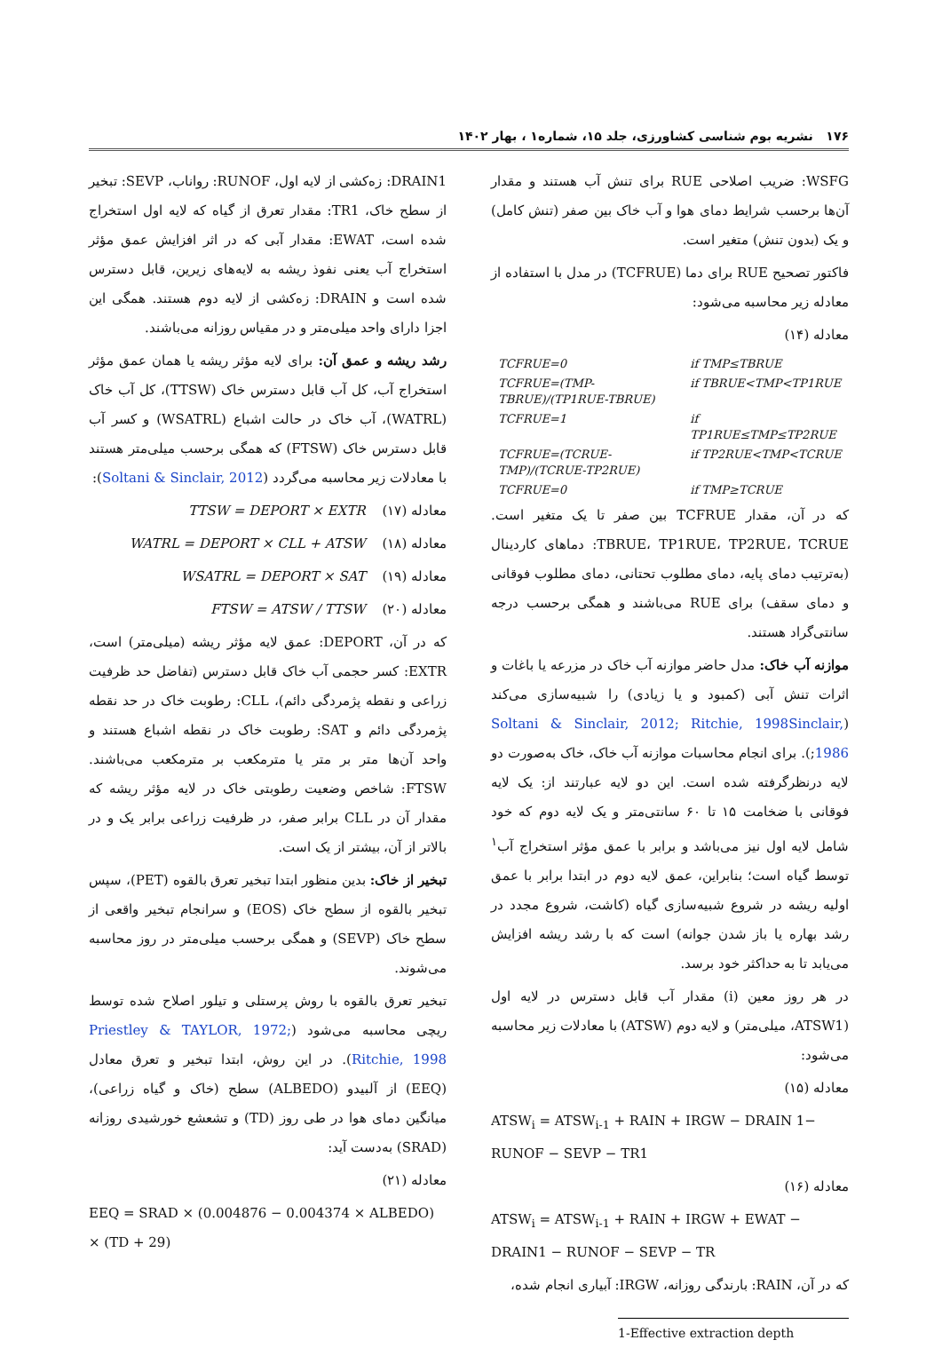۱۷۶ نشریه بوم شناسی کشاورزی، جلد ۱۵، شماره۱ ، بهار ۱۴۰۲
WSFG: ضریب اصلاحی RUE برای تنش آب هستند و مقدار آن‌ها برحسب شرایط دمای هوا و آب خاک بین صفر (تنش کامل) و یک (بدون تنش) متغیر است.
فاکتور تصحیح RUE برای دما (TCFRUE) در مدل با استفاده از معادله زیر محاسبه می‌شود:
معادله (۱۴)
| TCFRUE=0 | if TMP≤TBRUE |
| TCFRUE=(TMP-TBRUE)/(TP1RUE-TBRUE) | if TBRUE<TMP<TP1RUE |
| TCFRUE=1 | if TP1RUE≤TMP≤TP2RUE |
| TCFRUE=(TCRUE-TMP)/(TCRUE-TP2RUE) | if TP2RUE<TMP<TCRUE |
| TCFRUE=0 | if TMP≥TCRUE |
که در آن، مقدار TCFRUE بین صفر تا یک متغیر است. TBRUE، TP1RUE، TP2RUE، TCRUE: دماهای کاردینال (به‌ترتیب دمای پایه، دمای مطلوب تحتانی، دمای مطلوب فوقانی و دمای سقف) برای RUE می‌باشند و همگی برحسب درجه سانتی‌گراد هستند.
موازنه آب خاک: مدل حاضر موازنه آب خاک در مزرعه یا باغات و اثرات تنش آبی (کمبود و یا زیادی) را شبیه‌سازی می‌کند (Soltani & Sinclair, 2012; Ritchie, 1998Sinclair, 1986;). برای انجام محاسبات موازنه آب خاک، خاک به‌صورت دو لایه درنظرگرفته شده است. این دو لایه عبارتند از: یک لایه فوقانی با ضخامت ۱۵ تا ۶۰ سانتی‌متر و یک لایه دوم که خود شامل لایه اول نیز می‌باشد و برابر با عمق مؤثر استخراج آب<sup>۱</sup> توسط گیاه است؛ بنابراین، عمق لایه دوم در ابتدا برابر با عمق اولیه ریشه در شروع شبیه‌سازی گیاه (کاشت، شروع مجدد در رشد بهاره یا باز شدن جوانه) است که با رشد ریشه افزایش می‌یابد تا به حداکثر خود برسد.
در هر روز معین (i) مقدار آب قابل دسترس در لایه اول (ATSW1، میلی‌متر) و لایه دوم (ATSW) با معادلات زیر محاسبه می‌شود:
معادله (۱۵)
ATSW<sub>i</sub> = ATSW<sub>i-1</sub> + RAIN + IRGW − DRAIN 1− RUNOF − SEVP − TR1
معادله (۱۶)
ATSW<sub>i</sub> = ATSW<sub>i-1</sub> + RAIN + IRGW + EWAT − DRAIN1 − RUNOF − SEVP − TR
که در آن، RAIN: بارندگی روزانه، IRGW: آبیاری انجام شده،
1-Effective extraction depth
DRAIN1: زه‌کشی از لایه اول، RUNOF: رواناب، SEVP: تبخیر از سطح خاک، TR1: مقدار تعرق از گیاه که لایه اول استخراج شده است، EWAT: مقدار آبی که در اثر افزایش عمق مؤثر استخراج آب یعنی نفوذ ریشه به لایه‌های زیرین، قابل دسترس شده است و DRAIN: زه‌کشی از لایه دوم هستند. همگی این اجزا دارای واحد میلی‌متر و در مقیاس روزانه می‌باشند.
رشد ریشه و عمق آن: برای لایه مؤثر ریشه یا همان عمق مؤثر استخراج آب، کل آب قابل دسترس خاک (TTSW)، کل آب خاک (WATRL)، آب خاک در حالت اشباع (WSATRL) و کسر آب قابل دسترس خاک (FTSW) که همگی برحسب میلی‌متر هستند با معادلات زیر محاسبه می‌گردد (Soltani & Sinclair, 2012):
معادله (۱۷) TTSW = DEPORT × EXTR
معادله (۱۸) WATRL = DEPORT × CLL + ATSW
معادله (۱۹) WSATRL = DEPORT × SAT
معادله (۲۰) FTSW = ATSW / TTSW
که در آن، DEPORT: عمق لایه مؤثر ریشه (میلی‌متر) است، EXTR: کسر حجمی آب خاک قابل دسترس (تفاضل حد ظرفیت زراعی و نقطه پژمردگی دائم)، CLL: رطوبت خاک در حد نقطه پژمردگی دائم و SAT: رطوبت خاک در نقطه اشباع هستند و واحد آن‌ها متر بر متر یا مترمکعب بر مترمکعب می‌باشند. FTSW: شاخص وضعیت رطوبتی خاک در لایه مؤثر ریشه که مقدار آن در CLL برابر صفر، در ظرفیت زراعی برابر یک و در بالاتر از آن، بیشتر از یک است.
تبخیر از خاک: بدین منظور ابتدا تبخیر تعرق بالقوه (PET)، سپس تبخیر بالقوه از سطح خاک (EOS) و سرانجام تبخیر واقعی از سطح خاک (SEVP) و همگی برحسب میلی‌متر در روز محاسبه می‌شوند.
تبخیر تعرق بالقوه با روش پرستلی و تیلور اصلاح شده توسط ریچی محاسبه می‌شود (Priestley & TAYLOR, 1972; Ritchie, 1998). در این روش، ابتدا تبخیر و تعرق معادل (EEQ) از آلبیدو (ALBEDO) سطح (خاک و گیاه زراعی)، میانگین دمای هوا در طی روز (TD) و تشعشع خورشیدی روزانه (SRAD) به‌دست آید:
معادله (۲۱)
EEQ = SRAD × (0.004876 − 0.004374 × ALBEDO) × (TD + 29)